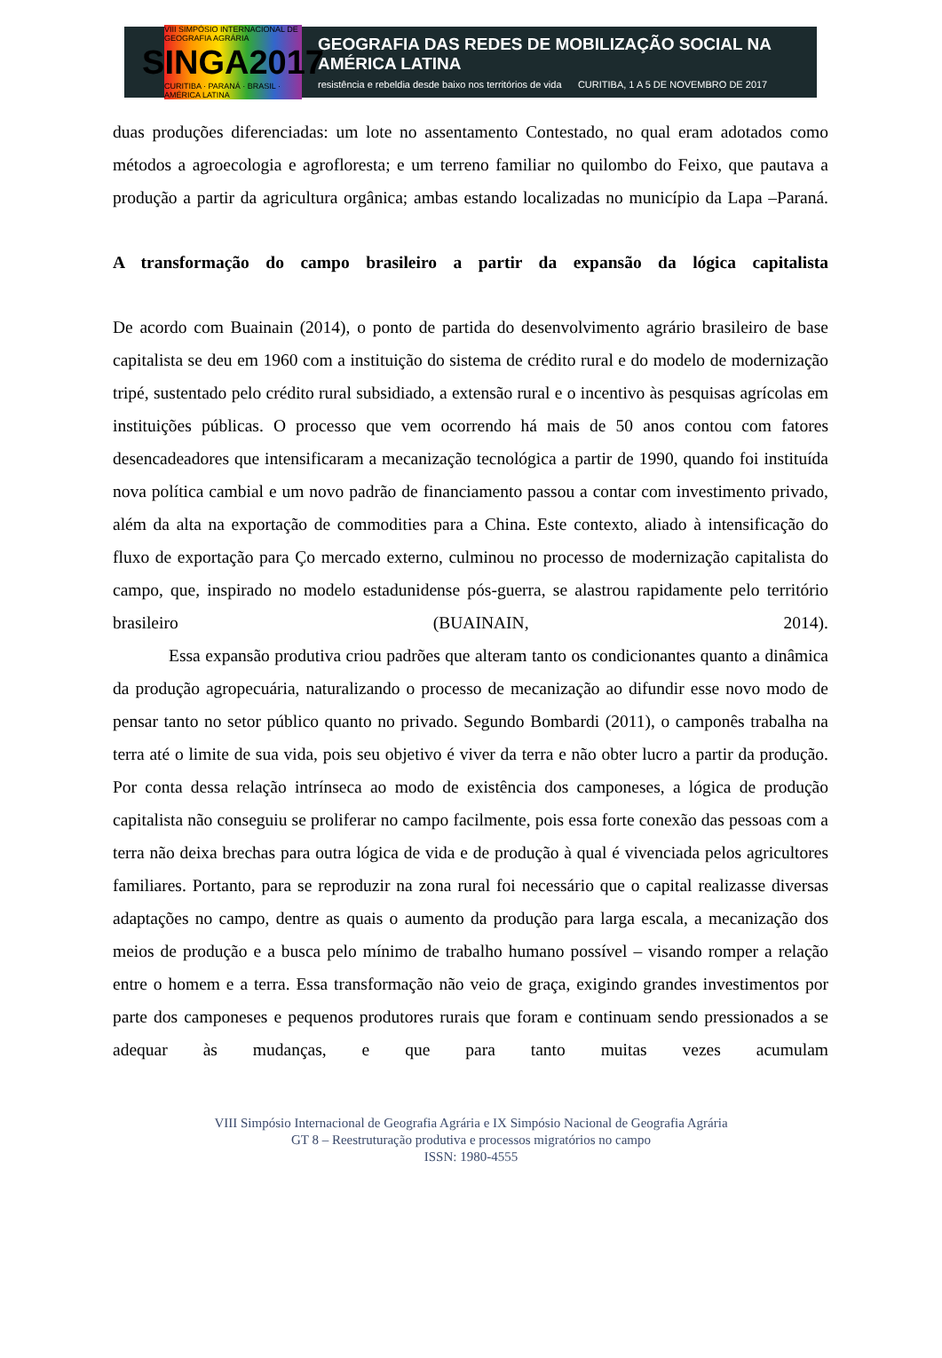VIII SIMPÓSIO INTERNACIONAL DE GEOGRAFIA AGRÁRIA
SINGA2017
CURITIBA · PARANÁ · BRASIL · AMÉRICA LATINA
GEOGRAFIA DAS REDES DE MOBILIZAÇÃO SOCIAL NA AMÉRICA LATINA
resistência e rebeldia desde baixo nos territórios de vida CURITIBA, 1 A 5 DE NOVEMBRO DE 2017
duas produções diferenciadas: um lote no assentamento Contestado, no qual eram adotados como métodos a agroecologia e agrofloresta; e um terreno familiar no quilombo do Feixo, que pautava a produção a partir da agricultura orgânica; ambas estando localizadas no município da Lapa –Paraná.
A transformação do campo brasileiro a partir da expansão da lógica capitalista
De acordo com Buainain (2014), o ponto de partida do desenvolvimento agrário brasileiro de base capitalista se deu em 1960 com a instituição do sistema de crédito rural e do modelo de modernização tripé, sustentado pelo crédito rural subsidiado, a extensão rural e o incentivo às pesquisas agrícolas em instituições públicas. O processo que vem ocorrendo há mais de 50 anos contou com fatores desencadeadores que intensificaram a mecanização tecnológica a partir de 1990, quando foi instituída nova política cambial e um novo padrão de financiamento passou a contar com investimento privado, além da alta na exportação de commodities para a China. Este contexto, aliado à intensificação do fluxo de exportação para Ço mercado externo, culminou no processo de modernização capitalista do campo, que, inspirado no modelo estadunidense pós-guerra, se alastrou rapidamente pelo território brasileiro (BUAINAIN, 2014).
Essa expansão produtiva criou padrões que alteram tanto os condicionantes quanto a dinâmica da produção agropecuária, naturalizando o processo de mecanização ao difundir esse novo modo de pensar tanto no setor público quanto no privado. Segundo Bombardi (2011), o camponês trabalha na terra até o limite de sua vida, pois seu objetivo é viver da terra e não obter lucro a partir da produção. Por conta dessa relação intrínseca ao modo de existência dos camponeses, a lógica de produção capitalista não conseguiu se proliferar no campo facilmente, pois essa forte conexão das pessoas com a terra não deixa brechas para outra lógica de vida e de produção à qual é vivenciada pelos agricultores familiares. Portanto, para se reproduzir na zona rural foi necessário que o capital realizasse diversas adaptações no campo, dentre as quais o aumento da produção para larga escala, a mecanização dos meios de produção e a busca pelo mínimo de trabalho humano possível – visando romper a relação entre o homem e a terra. Essa transformação não veio de graça, exigindo grandes investimentos por parte dos camponeses e pequenos produtores rurais que foram e continuam sendo pressionados a se adequar às mudanças, e que para tanto muitas vezes acumulam
VIII Simpósio Internacional de Geografia Agrária e IX Simpósio Nacional de Geografia Agrária
GT 8 – Reestruturação produtiva e processos migratórios no campo
ISSN: 1980-4555